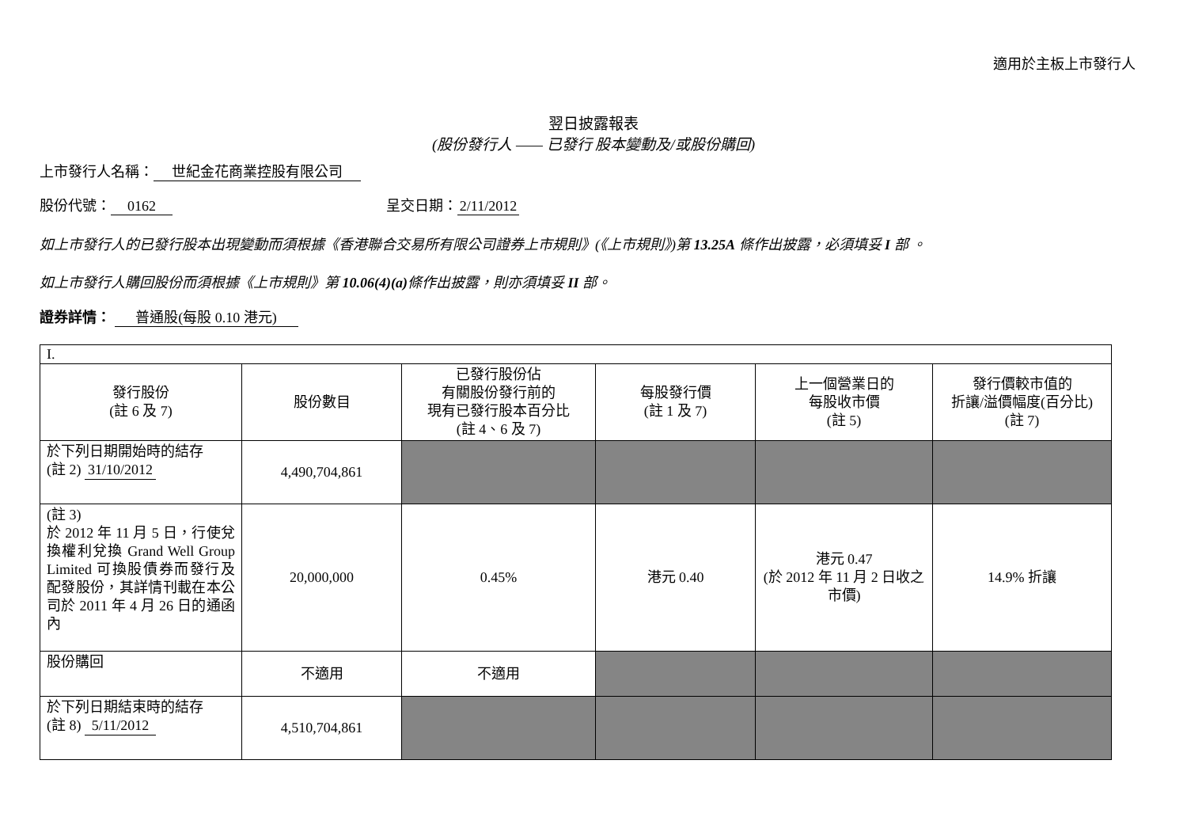適用於主板上市發行人
翌日披露報表
(股份發行人 —— 已發行 股本變動及/或股份購回)
上市發行人名稱： 世紀金花商業控股有限公司
股份代號： 0162 呈交日期： 2/11/2012
如上市發行人的已發行股本出現變動而須根據《香港聯合交易所有限公司證券上市規則》(《上市規則》)第 13.25A 條作出披露，必須填妥 I 部 。
如上市發行人購回股份而須根據《上市規則》第 10.06(4)(a) 條作出披露，則亦須填妥 II 部。
證券詳情： 普通股(每股 0.10 港元)
| I. | | | | | |
| 發行股份 (註 6 及 7) | 股份數目 | 已發行股份佔 有關股份發行前的 現有已發行股本百分比 (註 4、6 及 7) | 每股發行價 (註 1 及 7) | 上一個營業日的 每股收市價 (註 5) | 發行價較市值的 折讓/溢價幅度(百分比) (註 7) |
| 於下列日期開始時的結存 (註 2) 31/10/2012 | 4,490,704,861 | | | | |
| (註 3) 於 2012 年 11 月 5 日，行使兌換權利兌換 Grand Well Group Limited 可換股債券而發行及配發股份，其詳情刊載在本公司於 2011 年 4 月 26 日的通函內 | 20,000,000 | 0.45% | 港元 0.40 | 港元 0.47 (於 2012 年 11 月 2 日收之市價) | 14.9% 折讓 |
| 股份購回 | 不適用 | 不適用 | | | |
| 於下列日期結束時的結存 (註 8) 5/11/2012 | 4,510,704,861 | | | | |